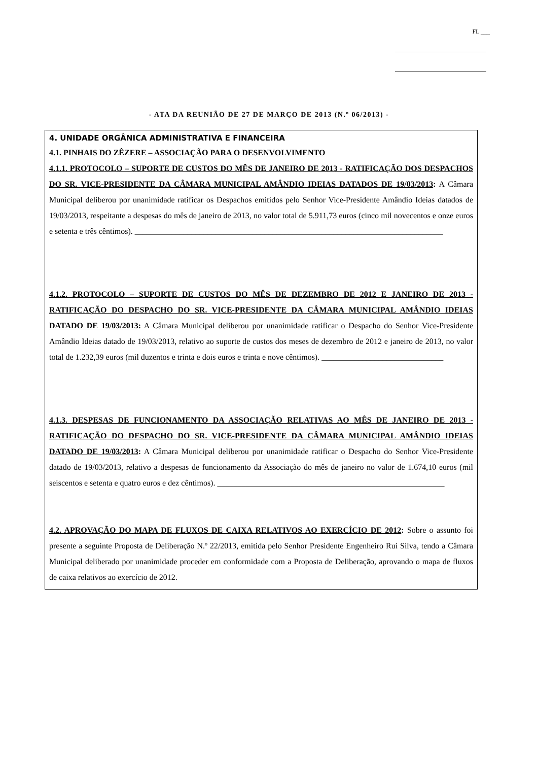FL ___
- ATA DA REUNIÃO DE 27 DE MARÇO DE 2013 (N.º 06/2013) -
4. UNIDADE ORGÂNICA ADMINISTRATIVA E FINANCEIRA
4.1. PINHAIS DO ZÊZERE – ASSOCIAÇÃO PARA O DESENVOLVIMENTO
4.1.1. PROTOCOLO – SUPORTE DE CUSTOS DO MÊS DE JANEIRO DE 2013 - RATIFICAÇÃO DOS DESPACHOS DO SR. VICE-PRESIDENTE DA CÂMARA MUNICIPAL AMÂNDIO IDEIAS DATADOS DE 19/03/2013: A Câmara Municipal deliberou por unanimidade ratificar os Despachos emitidos pelo Senhor Vice-Presidente Amândio Ideias datados de 19/03/2013, respeitante a despesas do mês de janeiro de 2013, no valor total de 5.911,73 euros (cinco mil novecentos e onze euros e setenta e três cêntimos). ____________________________________________________________________________
4.1.2. PROTOCOLO – SUPORTE DE CUSTOS DO MÊS DE DEZEMBRO DE 2012 E JANEIRO DE 2013 - RATIFICAÇÃO DO DESPACHO DO SR. VICE-PRESIDENTE DA CÂMARA MUNICIPAL AMÂNDIO IDEIAS DATADO DE 19/03/2013: A Câmara Municipal deliberou por unanimidade ratificar o Despacho do Senhor Vice-Presidente Amândio Ideias datado de 19/03/2013, relativo ao suporte de custos dos meses de dezembro de 2012 e janeiro de 2013, no valor total de 1.232,39 euros (mil duzentos e trinta e dois euros e trinta e nove cêntimos). ______________________________
4.1.3. DESPESAS DE FUNCIONAMENTO DA ASSOCIAÇÃO RELATIVAS AO MÊS DE JANEIRO DE 2013 - RATIFICAÇÃO DO DESPACHO DO SR. VICE-PRESIDENTE DA CÂMARA MUNICIPAL AMÂNDIO IDEIAS DATADO DE 19/03/2013: A Câmara Municipal deliberou por unanimidade ratificar o Despacho do Senhor Vice-Presidente datado de 19/03/2013, relativo a despesas de funcionamento da Associação do mês de janeiro no valor de 1.674,10 euros (mil seiscentos e setenta e quatro euros e dez cêntimos). ________________________________________________________
4.2. APROVAÇÃO DO MAPA DE FLUXOS DE CAIXA RELATIVOS AO EXERCÍCIO DE 2012: Sobre o assunto foi presente a seguinte Proposta de Deliberação N.º 22/2013, emitida pelo Senhor Presidente Engenheiro Rui Silva, tendo a Câmara Municipal deliberado por unanimidade proceder em conformidade com a Proposta de Deliberação, aprovando o mapa de fluxos de caixa relativos ao exercício de 2012.